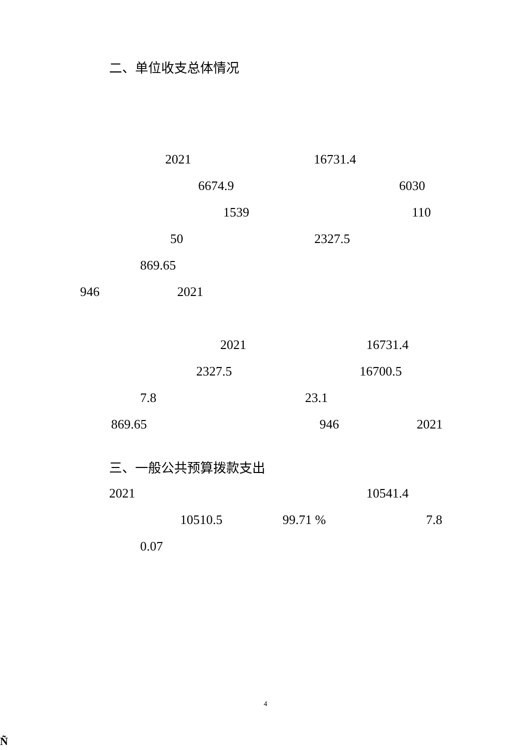二、单位收支总体情况
2021 16731.4
6674.9 6030
1539 110
50 2327.5
869.65
946 2021
2021 16731.4
2327.5 16700.5
7.8 23.1
869.65 946 2021
三、一般公共预算拨款支出
2021 10541.4
10510.5 99.71 % 7.8
0.07
4
Ñ